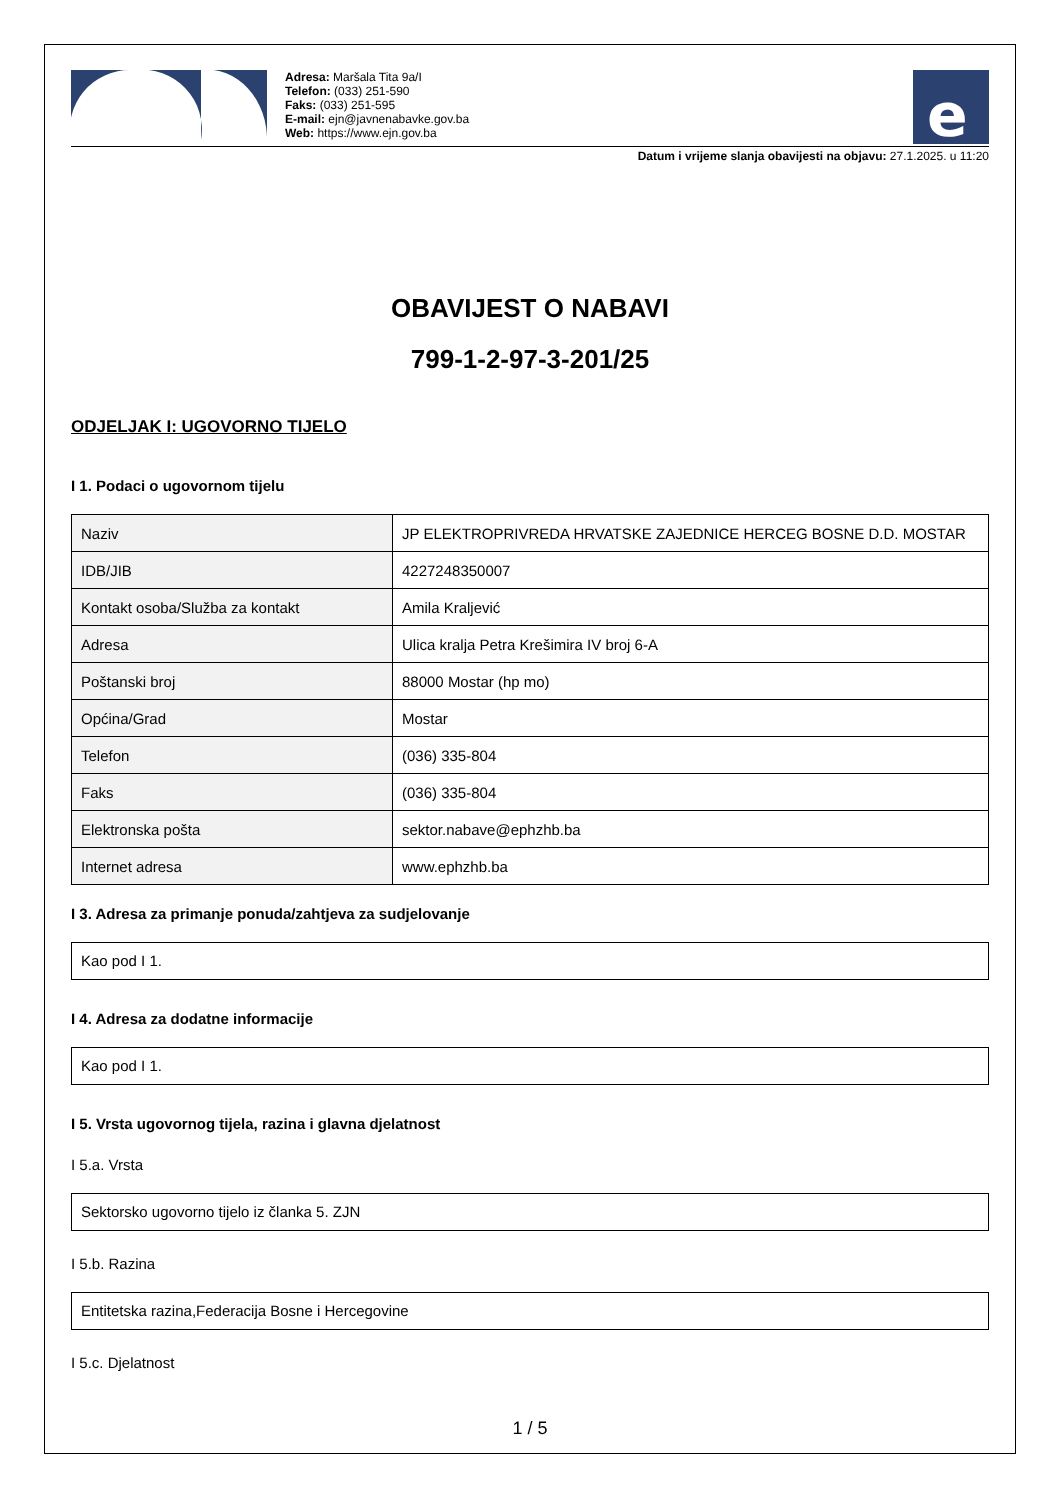Adresa: Maršala Tita 9a/I
Telefon: (033) 251-590
Faks: (033) 251-595
E-mail: ejn@javnenabavke.gov.ba
Web: https://www.ejn.gov.ba
e
Datum i vrijeme slanja obavijesti na objavu: 27.1.2025. u 11:20
OBAVIJEST O NABAVI
799-1-2-97-3-201/25
ODJELJAK I: UGOVORNO TIJELO
I 1. Podaci o ugovornom tijelu
| Naziv | JP ELEKTROPRIVREDA HRVATSKE ZAJEDNICE HERCEG BOSNE D.D. MOSTAR |
| IDB/JIB | 4227248350007 |
| Kontakt osoba/Služba za kontakt | Amila Kraljević |
| Adresa | Ulica kralja Petra Krešimira IV broj 6-A |
| Poštanski broj | 88000 Mostar (hp mo) |
| Općina/Grad | Mostar |
| Telefon | (036) 335-804 |
| Faks | (036) 335-804 |
| Elektronska pošta | sektor.nabave@ephzhb.ba |
| Internet adresa | www.ephzhb.ba |
I 3. Adresa za primanje ponuda/zahtjeva za sudjelovanje
Kao pod I 1.
I 4. Adresa za dodatne informacije
Kao pod I 1.
I 5. Vrsta ugovornog tijela, razina i glavna djelatnost
I 5.a. Vrsta
Sektorsko ugovorno tijelo iz članka 5. ZJN
I 5.b. Razina
Entitetska razina,Federacija Bosne i Hercegovine
I 5.c. Djelatnost
1 / 5